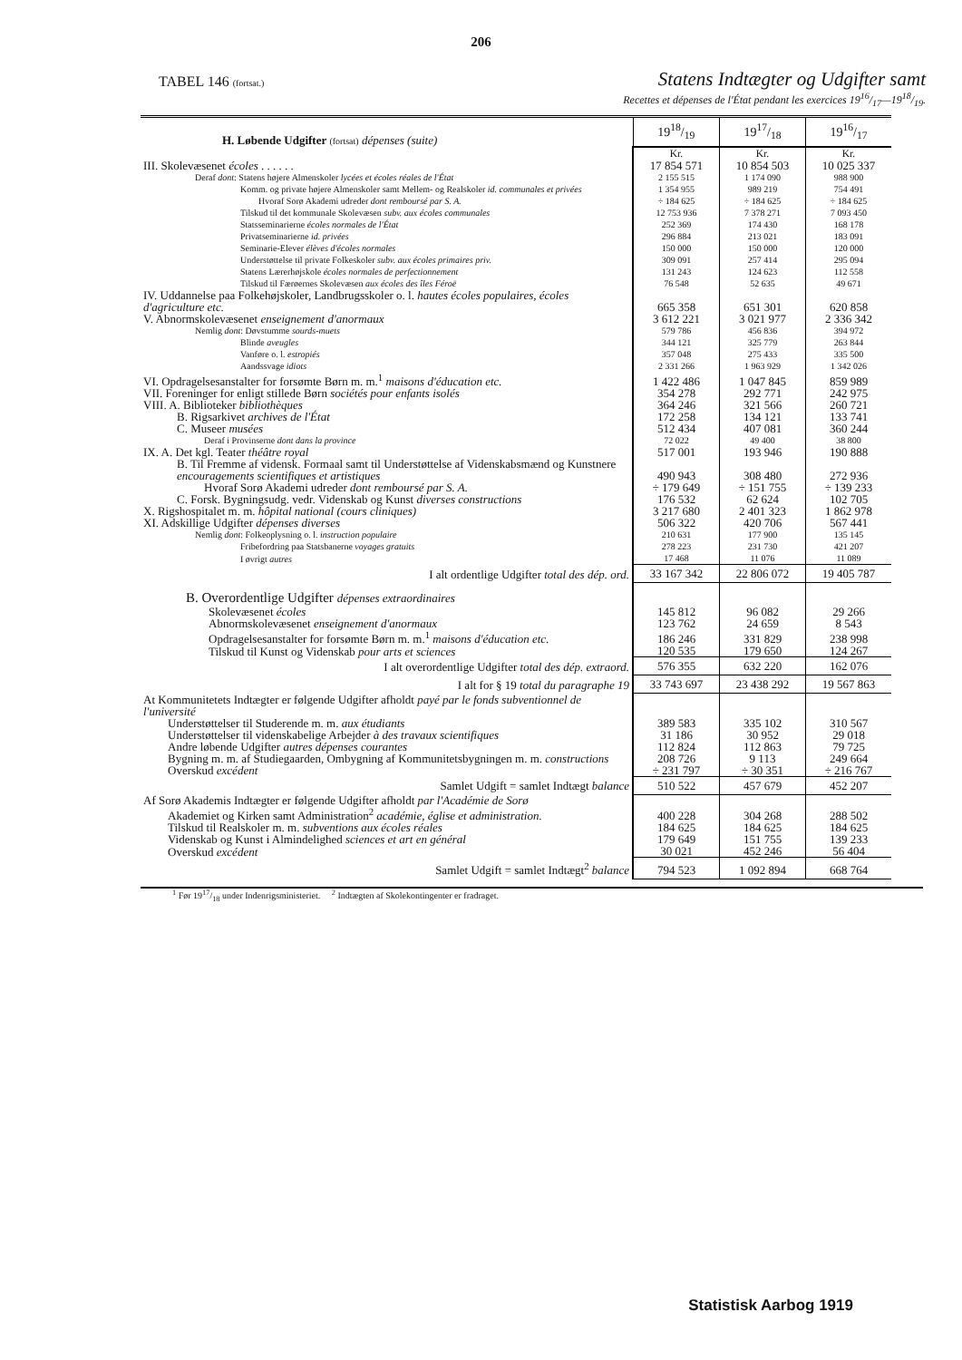206
TABEL 146 (fortsat.)
Statens Indtægter og Udgifter samt
Recettes et dépenses de l'État pendant les exercices 1916/17—1918/19.
| H. Løbende Udgifter (fortsat) dépenses (suite) | 1918/19 | 1917/18 | 1916/17 |
| | Kr. | Kr. | Kr. |
| III. Skolevæsenet écoles . . . . . . | 17 854 571 | 10 854 503 | 10 025 337 |
| Deraf dont : Statens højere Almenskoler lycées et écoles réales de l'État | 2 155 515 | 1 174 090 | 988 900 |
| Komm. og private højere Almenskoler samt Mellem- og Realskoler id. communales et privées | 1 354 955 | 989 219 | 754 491 |
| Hvoraf Sorø Akademi udreder dont remboursé par S. A. | ÷ 184 625 | ÷ 184 625 | ÷ 184 625 |
| Tilskud til det kommunale Skolevæsen subv. aux écoles communales | 12 753 936 | 7 378 271 | 7 093 450 |
| Statsseminarierne écoles normales de l'État | 252 369 | 174 430 | 168 178 |
| Privatseminarierne id. privées | 296 884 | 213 021 | 183 091 |
| Seminarie-Elever élèves d'écoles normales | 150 000 | 150 000 | 120 000 |
| Understøttelse til private Folkeskoler subv. aux écoles primaires priv. | 309 091 | 257 414 | 295 094 |
| Statens Lærerhøjskole écoles normales de perfectionnement | 131 243 | 124 623 | 112 558 |
| Tilskud til Færøernes Skolevæsen aux écoles des îles Féroë | 76 548 | 52 635 | 49 671 |
| IV. Uddannelse paa Folkehøjskoler, Landbrugsskoler o. l. hautes écoles populaires, écoles d'agriculture etc. | 665 358 | 651 301 | 620 858 |
| V. Abnormskolevæsenet enseignement d'anormaux | 3 612 221 | 3 021 977 | 2 336 342 |
| Nemlig dont : Døvstumme sourds-muets | 579 786 | 456 836 | 394 972 |
| Blinde aveugles | 344 121 | 325 779 | 263 844 |
| Vanføre o. l. estropiés | 357 048 | 275 433 | 335 500 |
| Aandssvage idiots | 2 331 266 | 1 963 929 | 1 342 026 |
| VI. Opdragelsesanstalter for forsømte Børn m. m.<sup>1</sup> maisons d'éducation etc. | 1 422 486 | 1 047 845 | 859 989 |
| VII. Foreninger for enligt stillede Børn sociétés pour enfants isolés | 354 278 | 292 771 | 242 975 |
| VIII. A. Biblioteker bibliothèques | 364 246 | 321 566 | 260 721 |
| B. Rigsarkivet archives de l'État | 172 258 | 134 121 | 133 741 |
| C. Museer musées | 512 434 | 407 081 | 360 244 |
| Deraf i Provinserne dont dans la province | 72 022 | 49 400 | 38 800 |
| IX. A. Det kgl. Teater théâtre royal | 517 001 | 193 946 | 190 888 |
| B. Til Fremme af vidensk. Formaal samt til Understøttelse af Videnskabsmænd og Kunstnere encouragements scientifiques et artistiques | 490 943 | 308 480 | 272 936 |
| Hvoraf Sorø Akademi udreder dont remboursé par S. A. | ÷ 179 649 | ÷ 151 755 | ÷ 139 233 |
| C. Forsk. Bygningsudg. vedr. Videnskab og Kunst diverses constructions | 176 532 | 62 624 | 102 705 |
| X. Rigshospitalet m. m. hôpital national (cours cliniques) | 3 217 680 | 2 401 323 | 1 862 978 |
| XI. Adskillige Udgifter dépenses diverses | 506 322 | 420 706 | 567 441 |
| Nemlig dont : Folkeoplysning o. l. instruction populaire | 210 631 | 177 900 | 135 145 |
| Fribefordring paa Statsbanerne voyages gratuits | 278 223 | 231 730 | 421 207 |
| I øvrigt autres | 17 468 | 11 076 | 11 089 |
| I alt ordentlige Udgifter total des dép. ord. | 33 167 342 | 22 806 072 | 19 405 787 |
| B. Overordentlige Udgifter dépenses extraordinaires | | | |
| Skolevæsenet écoles | 145 812 | 96 082 | 29 266 |
| Abnormskolevæsenet enseignement d'anormaux | 123 762 | 24 659 | 8 543 |
| Opdragelsesanstalter for forsømte Børn m. m.<sup>1</sup> maisons d'éducation etc. | 186 246 | 331 829 | 238 998 |
| Tilskud til Kunst og Videnskab pour arts et sciences | 120 535 | 179 650 | 124 267 |
| I alt overordentlige Udgifter total des dép. extraord. | 576 355 | 632 220 | 162 076 |
| I alt for § 19 total du paragraphe 19 | 33 743 697 | 23 438 292 | 19 567 863 |
| At Kommunitetets Indtægter er følgende Udgifter afholdt payé par le fonds subventionnel de l'université | | | |
| Understøttelser til Studerende m. m. aux étudiants | 389 583 | 335 102 | 310 567 |
| Understøttelser til videnskabelige Arbejder à des travaux scientifiques | 31 186 | 30 952 | 29 018 |
| Andre løbende Udgifter autres dépenses courantes | 112 824 | 112 863 | 79 725 |
| Bygning m. m. af Studiegaarden, Ombygning af Kommunitetsbygningen m. m. constructions | 208 726 | 9 113 | 249 664 |
| Overskud excédent | ÷ 231 797 | ÷ 30 351 | ÷ 216 767 |
| Samlet Udgift = samlet Indtægt balance | 510 522 | 457 679 | 452 207 |
| Af Sorø Akademis Indtægter er følgende Udgifter afholdt par l'Académie de Sorø | | | |
| Akademiet og Kirken samt Administration<sup>2</sup> académie, église et administration. | 400 228 | 304 268 | 288 502 |
| Tilskud til Realskoler m. m. subventions aux écoles réales | 184 625 | 184 625 | 184 625 |
| Videnskab og Kunst i Almindelighed sciences et art en général | 179 649 | 151 755 | 139 233 |
| Overskud excédent | 30 021 | 452 246 | 56 404 |
| Samlet Udgift = samlet Indtægt<sup>2</sup> balance | 794 523 | 1 092 894 | 668 764 |
<sup>1</sup> Før 1917/18 under Indenrigsministeriet. <sup>2</sup> Indtægten af Skolekontingenter er fradraget.
Statistisk Aarbog 1919